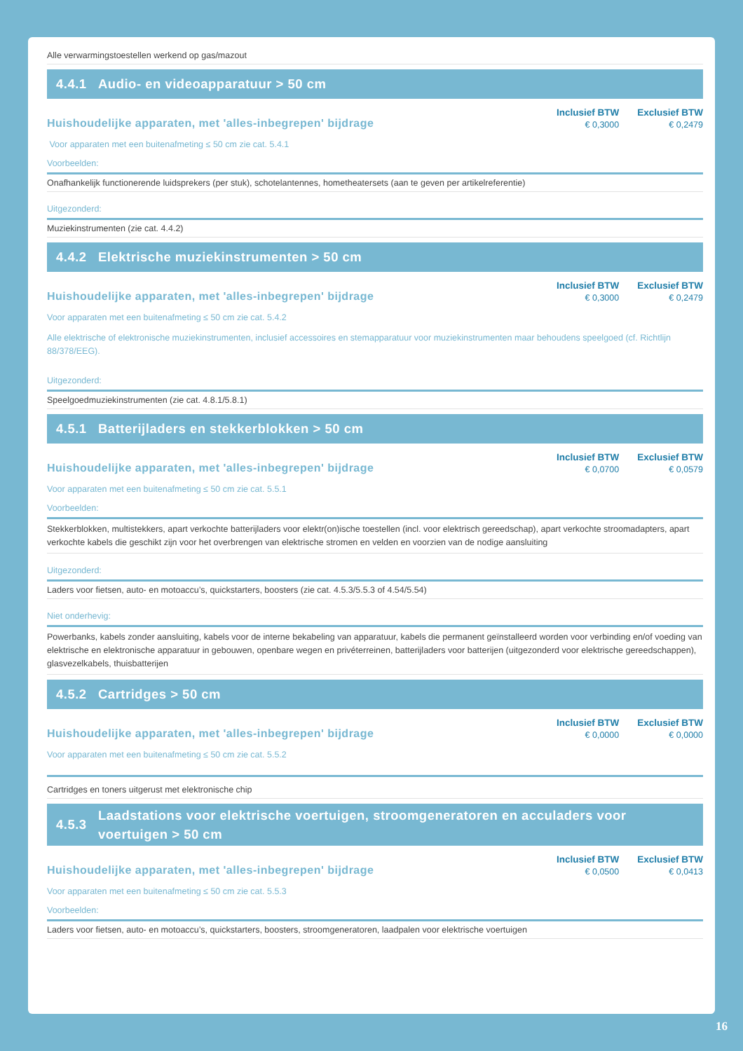Alle verwarmingstoestellen werkend op gas/mazout
4.4.1 Audio- en videoapparatuur > 50 cm
Huishoudelijke apparaten, met 'alles-inbegrepen' bijdrage
| Inclusief BTW | Exclusief BTW |
| --- | --- |
| € 0,3000 | € 0,2479 |
Voor apparaten met een buitenafmeting ≤ 50 cm zie cat. 5.4.1
Voorbeelden:
Onafhankelijk functionerende luidsprekers (per stuk), schotelantennes, hometheatersets (aan te geven per artikelreferentie)
Uitgezonderd:
Muziekinstrumenten (zie cat. 4.4.2)
4.4.2 Elektrische muziekinstrumenten > 50 cm
Huishoudelijke apparaten, met 'alles-inbegrepen' bijdrage
| Inclusief BTW | Exclusief BTW |
| --- | --- |
| € 0,3000 | € 0,2479 |
Voor apparaten met een buitenafmeting ≤ 50 cm zie cat. 5.4.2
Alle elektrische of elektronische muziekinstrumenten, inclusief accessoires en stemapparatuur voor muziekinstrumenten maar behoudens speelgoed (cf. Richtlijn 88/378/EEG).
Uitgezonderd:
Speelgoedmuziekinstrumenten (zie cat. 4.8.1/5.8.1)
4.5.1 Batterijladers en stekkerblokken > 50 cm
Huishoudelijke apparaten, met 'alles-inbegrepen' bijdrage
| Inclusief BTW | Exclusief BTW |
| --- | --- |
| € 0,0700 | € 0,0579 |
Voor apparaten met een buitenafmeting ≤ 50 cm zie cat. 5.5.1
Voorbeelden:
Stekkerblokken, multistekkers, apart verkochte batterijladers voor elektr(on)ische toestellen (incl. voor elektrisch gereedschap), apart verkochte stroomadapters, apart verkochte kabels die geschikt zijn voor het overbrengen van elektrische stromen en velden en voorzien van de nodige aansluiting
Uitgezonderd:
Laders voor fietsen, auto- en motoaccu’s, quickstarters, boosters (zie cat. 4.5.3/5.5.3 of 4.54/5.54)
Niet onderhevig:
Powerbanks, kabels zonder aansluiting, kabels voor de interne bekabeling van apparatuur, kabels die permanent geïnstalleerd worden voor verbinding en/of voeding van elektrische en elektronische apparatuur in gebouwen, openbare wegen en privéterreinen, batterijladers voor batterijen (uitgezonderd voor elektrische gereedschappen), glasvezelkabels, thuisbatterijen
4.5.2 Cartridges > 50 cm
Huishoudelijke apparaten, met 'alles-inbegrepen' bijdrage
| Inclusief BTW | Exclusief BTW |
| --- | --- |
| € 0,0000 | € 0,0000 |
Voor apparaten met een buitenafmeting ≤ 50 cm zie cat. 5.5.2
Cartridges en toners uitgerust met elektronische chip
4.5.3 Laadstations voor elektrische voertuigen, stroomgeneratoren en acculaders voor voertuigen > 50 cm
Huishoudelijke apparaten, met 'alles-inbegrepen' bijdrage
| Inclusief BTW | Exclusief BTW |
| --- | --- |
| € 0,0500 | € 0,0413 |
Voor apparaten met een buitenafmeting ≤ 50 cm zie cat. 5.5.3
Voorbeelden:
Laders voor fietsen, auto- en motoaccu’s, quickstarters, boosters, stroomgeneratoren, laadpalen voor elektrische voertuigen
16